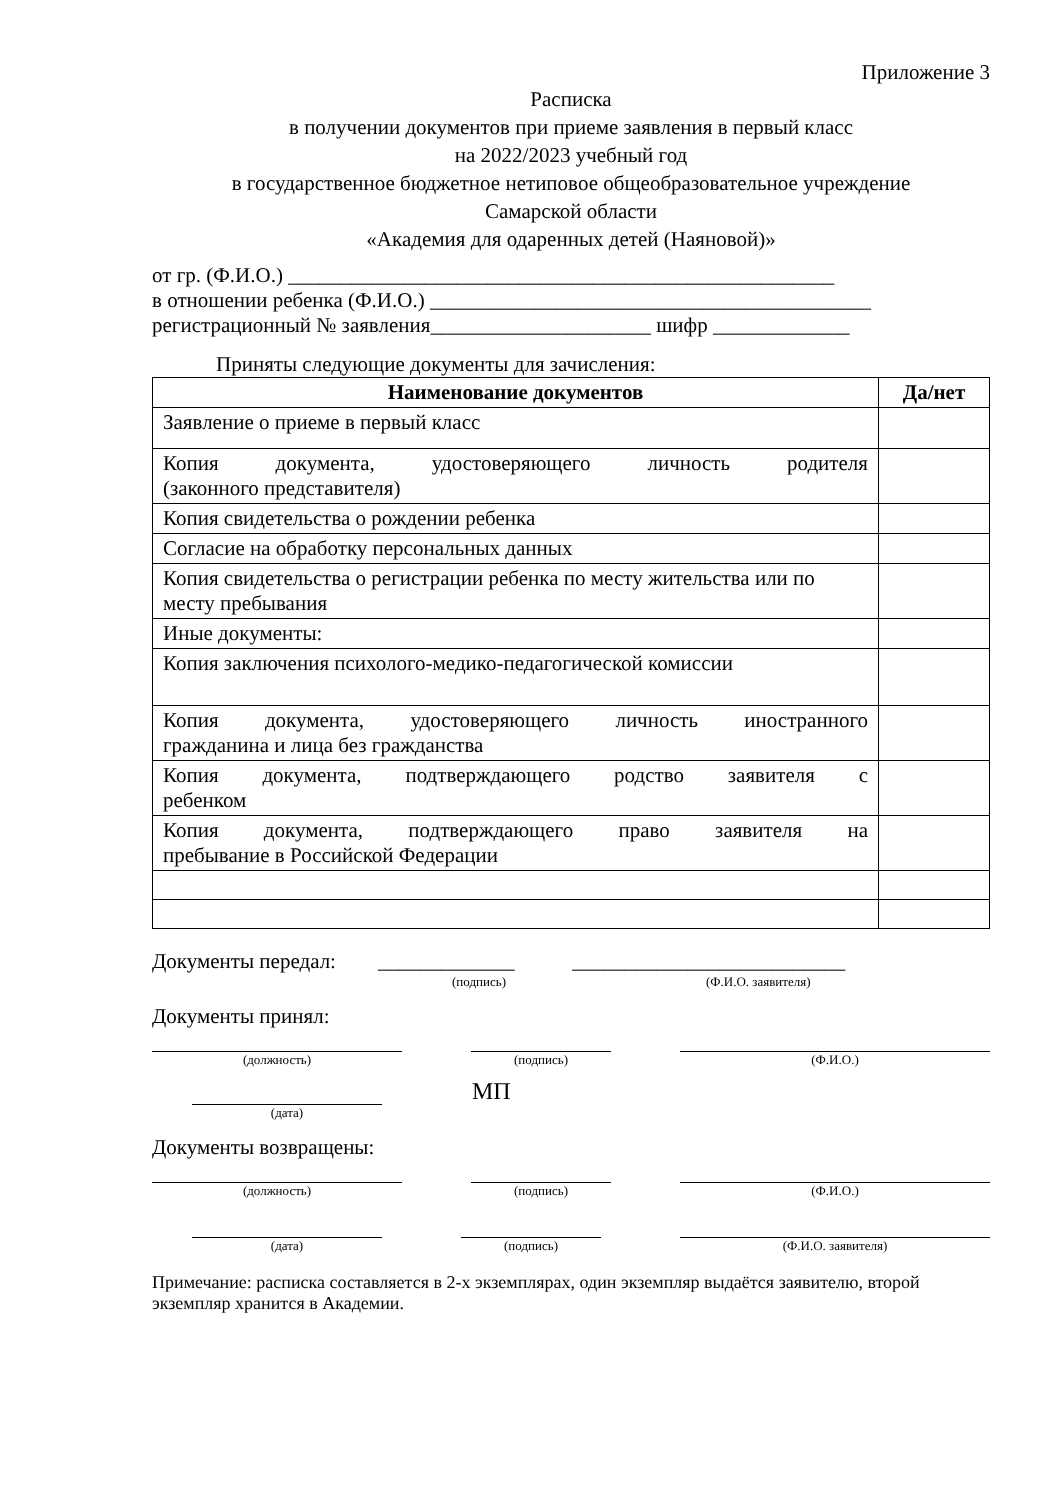Приложение 3
Расписка
в получении документов при приеме заявления в первый класс
на 2022/2023 учебный год
в государственное бюджетное нетиповое общеобразовательное учреждение
Самарской области
«Академия для одаренных детей (Наяновой)»
от гр. (Ф.И.О.) ____________________________________________________
в отношении ребенка (Ф.И.О.) __________________________________________
регистрационный № заявления_____________________ шифр _____________
Приняты следующие документы для зачисления:
| Наименование документов | Да/нет |
| --- | --- |
| Заявление о приеме в первый класс | |
| Копия документа, удостоверяющего личность родителя (законного представителя) | |
| Копия свидетельства о рождении ребенка | |
| Согласие на обработку персональных данных | |
| Копия свидетельства о регистрации ребенка по месту жительства или по месту пребывания | |
| Иные документы: | |
| Копия заключения психолого-медико-педагогической комиссии | |
| Копия документа, удостоверяющего личность иностранного гражданина и лица без гражданства | |
| Копия документа, подтверждающего родство заявителя с ребенком | |
| Копия документа, подтверждающего право заявителя на пребывание в Российской Федерации | |
Документы передал: _____________ __________________________
(подпись) (Ф.И.О. заявителя)
Документы принял:
(должность) (подпись) (Ф.И.О.)
(дата)
МП
Документы возвращены:
(должность) (подпись) (Ф.И.О.)
(дата) (подпись) (Ф.И.О. заявителя)
Примечание: расписка составляется в 2-х экземплярах, один экземпляр выдаётся заявителю, второй экземпляр хранится в Академии.